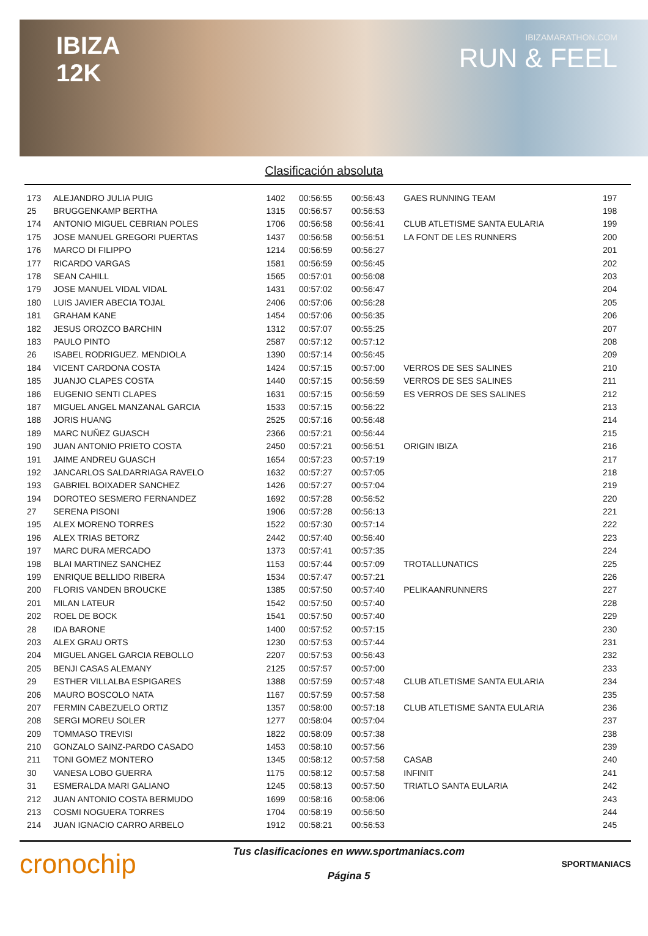IBIZA
12K
IBIZAMARATHON.COM
RUN & FEEL
Clasificación absoluta
| 173 | ALEJANDRO JULIA PUIG | 1402 | 00:56:55 | 00:56:43 | GAES RUNNING TEAM | 197 |
| 25 | BRUGGENKAMP BERTHA | 1315 | 00:56:57 | 00:56:53 | | 198 |
| 174 | ANTONIO MIGUEL CEBRIAN POLES | 1706 | 00:56:58 | 00:56:41 | CLUB ATLETISME SANTA EULARIA | 199 |
| 175 | JOSE MANUEL GREGORI PUERTAS | 1437 | 00:56:58 | 00:56:51 | LA FONT DE LES RUNNERS | 200 |
| 176 | MARCO DI FILIPPO | 1214 | 00:56:59 | 00:56:27 | | 201 |
| 177 | RICARDO VARGAS | 1581 | 00:56:59 | 00:56:45 | | 202 |
| 178 | SEAN CAHILL | 1565 | 00:57:01 | 00:56:08 | | 203 |
| 179 | JOSE MANUEL VIDAL VIDAL | 1431 | 00:57:02 | 00:56:47 | | 204 |
| 180 | LUIS JAVIER ABECIA TOJAL | 2406 | 00:57:06 | 00:56:28 | | 205 |
| 181 | GRAHAM KANE | 1454 | 00:57:06 | 00:56:35 | | 206 |
| 182 | JESUS OROZCO BARCHIN | 1312 | 00:57:07 | 00:55:25 | | 207 |
| 183 | PAULO PINTO | 2587 | 00:57:12 | 00:57:12 | | 208 |
| 26 | ISABEL RODRIGUEZ. MENDIOLA | 1390 | 00:57:14 | 00:56:45 | | 209 |
| 184 | VICENT CARDONA COSTA | 1424 | 00:57:15 | 00:57:00 | VERROS DE SES SALINES | 210 |
| 185 | JUANJO CLAPES COSTA | 1440 | 00:57:15 | 00:56:59 | VERROS DE SES SALINES | 211 |
| 186 | EUGENIO SENTI CLAPES | 1631 | 00:57:15 | 00:56:59 | ES VERROS DE SES SALINES | 212 |
| 187 | MIGUEL ANGEL MANZANAL GARCIA | 1533 | 00:57:15 | 00:56:22 | | 213 |
| 188 | JORIS HUANG | 2525 | 00:57:16 | 00:56:48 | | 214 |
| 189 | MARC NUÑEZ GUASCH | 2366 | 00:57:21 | 00:56:44 | | 215 |
| 190 | JUAN ANTONIO PRIETO COSTA | 2450 | 00:57:21 | 00:56:51 | ORIGIN IBIZA | 216 |
| 191 | JAIME ANDREU GUASCH | 1654 | 00:57:23 | 00:57:19 | | 217 |
| 192 | JANCARLOS SALDARRIAGA RAVELO | 1632 | 00:57:27 | 00:57:05 | | 218 |
| 193 | GABRIEL BOIXADER SANCHEZ | 1426 | 00:57:27 | 00:57:04 | | 219 |
| 194 | DOROTEO SESMERO FERNANDEZ | 1692 | 00:57:28 | 00:56:52 | | 220 |
| 27 | SERENA PISONI | 1906 | 00:57:28 | 00:56:13 | | 221 |
| 195 | ALEX MORENO TORRES | 1522 | 00:57:30 | 00:57:14 | | 222 |
| 196 | ALEX TRIAS BETORZ | 2442 | 00:57:40 | 00:56:40 | | 223 |
| 197 | MARC DURA MERCADO | 1373 | 00:57:41 | 00:57:35 | | 224 |
| 198 | BLAI MARTINEZ SANCHEZ | 1153 | 00:57:44 | 00:57:09 | TROTALLUNATICS | 225 |
| 199 | ENRIQUE BELLIDO RIBERA | 1534 | 00:57:47 | 00:57:21 | | 226 |
| 200 | FLORIS VANDEN BROUCKE | 1385 | 00:57:50 | 00:57:40 | PELIKAANRUNNERS | 227 |
| 201 | MILAN LATEUR | 1542 | 00:57:50 | 00:57:40 | | 228 |
| 202 | ROEL DE BOCK | 1541 | 00:57:50 | 00:57:40 | | 229 |
| 28 | IDA BARONE | 1400 | 00:57:52 | 00:57:15 | | 230 |
| 203 | ALEX GRAU ORTS | 1230 | 00:57:53 | 00:57:44 | | 231 |
| 204 | MIGUEL ANGEL GARCIA REBOLLO | 2207 | 00:57:53 | 00:56:43 | | 232 |
| 205 | BENJI CASAS ALEMANY | 2125 | 00:57:57 | 00:57:00 | | 233 |
| 29 | ESTHER VILLALBA ESPIGARES | 1388 | 00:57:59 | 00:57:48 | CLUB ATLETISME SANTA EULARIA | 234 |
| 206 | MAURO BOSCOLO NATA | 1167 | 00:57:59 | 00:57:58 | | 235 |
| 207 | FERMIN CABEZUELO ORTIZ | 1357 | 00:58:00 | 00:57:18 | CLUB ATLETISME SANTA EULARIA | 236 |
| 208 | SERGI MOREU SOLER | 1277 | 00:58:04 | 00:57:04 | | 237 |
| 209 | TOMMASO TREVISI | 1822 | 00:58:09 | 00:57:38 | | 238 |
| 210 | GONZALO SAINZ-PARDO CASADO | 1453 | 00:58:10 | 00:57:56 | | 239 |
| 211 | TONI GOMEZ MONTERO | 1345 | 00:58:12 | 00:57:58 | CASAB | 240 |
| 30 | VANESA LOBO GUERRA | 1175 | 00:58:12 | 00:57:58 | INFINIT | 241 |
| 31 | ESMERALDA MARI GALIANO | 1245 | 00:58:13 | 00:57:50 | TRIATLO SANTA EULARIA | 242 |
| 212 | JUAN ANTONIO COSTA BERMUDO | 1699 | 00:58:16 | 00:58:06 | | 243 |
| 213 | COSMI NOGUERA TORRES | 1704 | 00:58:19 | 00:56:50 | | 244 |
| 214 | JUAN IGNACIO CARRO ARBELO | 1912 | 00:58:21 | 00:56:53 | | 245 |
cronochip
Tus clasificaciones en www.sportmaniacs.com
Página 5
SPORTMANIACS